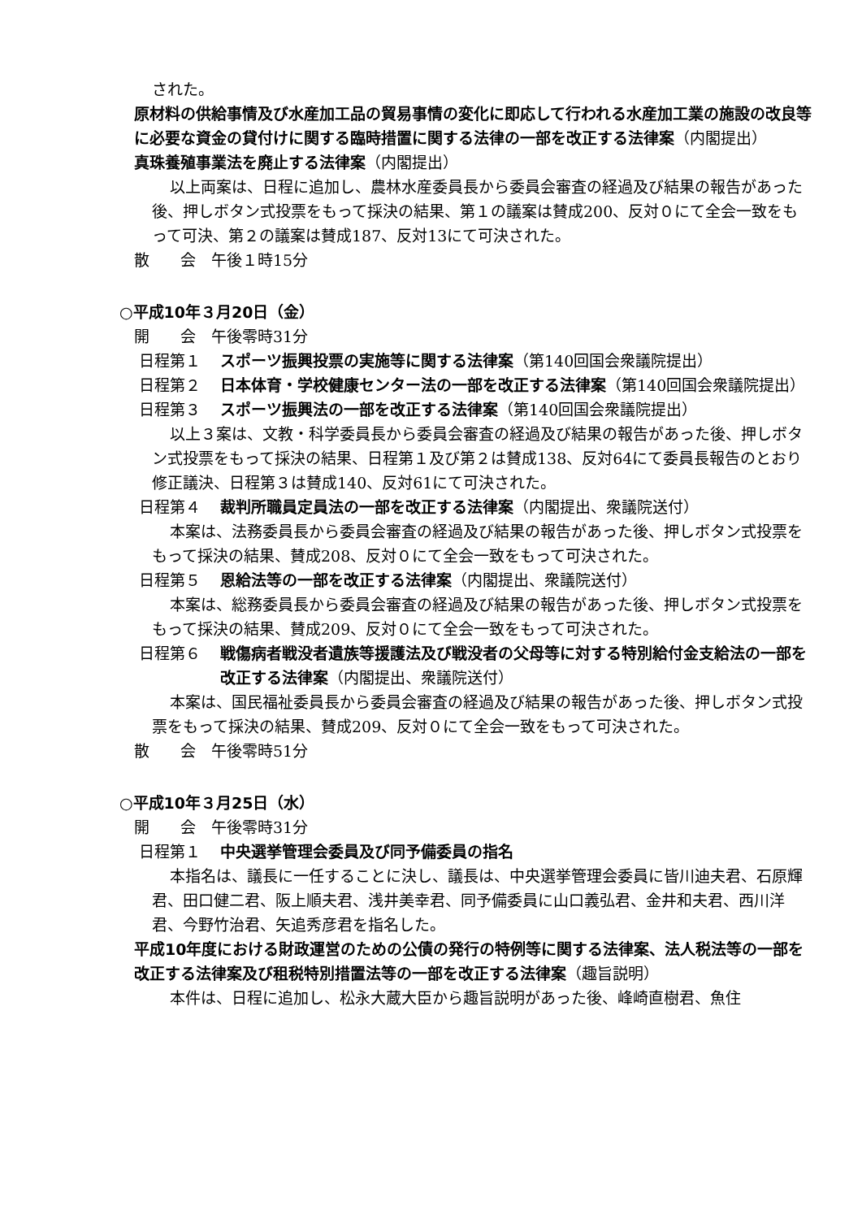された。
原材料の供給事情及び水産加工品の貿易事情の変化に即応して行われる水産加工業の施設の改良等に必要な資金の貸付けに関する臨時措置に関する法律の一部を改正する法律案（内閣提出）
真珠養殖事業法を廃止する法律案（内閣提出）
以上両案は、日程に追加し、農林水産委員長から委員会審査の経過及び結果の報告があった後、押しボタン式投票をもって採決の結果、第１の議案は賛成200、反対０にて全会一致をもって可決、第２の議案は賛成187、反対13にて可決された。
散　　会　午後１時15分
○平成10年３月20日（金）
開　　会　午後零時31分
日程第１ スポーツ振興投票の実施等に関する法律案（第140回国会衆議院提出）
日程第２ 日本体育・学校健康センター法の一部を改正する法律案（第140回国会衆議院提出）
日程第３ スポーツ振興法の一部を改正する法律案（第140回国会衆議院提出）
以上３案は、文教・科学委員長から委員会審査の経過及び結果の報告があった後、押しボタン式投票をもって採決の結果、日程第１及び第２は賛成138、反対64にて委員長報告のとおり修正議決、日程第３は賛成140、反対61にて可決された。
日程第４ 裁判所職員定員法の一部を改正する法律案（内閣提出、衆議院送付）
本案は、法務委員長から委員会審査の経過及び結果の報告があった後、押しボタン式投票をもって採決の結果、賛成208、反対０にて全会一致をもって可決された。
日程第５ 恩給法等の一部を改正する法律案（内閣提出、衆議院送付）
本案は、総務委員長から委員会審査の経過及び結果の報告があった後、押しボタン式投票をもって採決の結果、賛成209、反対０にて全会一致をもって可決された。
日程第６ 戦傷病者戦没者遺族等援護法及び戦没者の父母等に対する特別給付金支給法の一部を改正する法律案（内閣提出、衆議院送付）
本案は、国民福祉委員長から委員会審査の経過及び結果の報告があった後、押しボタン式投票をもって採決の結果、賛成209、反対０にて全会一致をもって可決された。
散　　会　午後零時51分
○平成10年３月25日（水）
開　　会　午後零時31分
日程第１ 中央選挙管理会委員及び同予備委員の指名
本指名は、議長に一任することに決し、議長は、中央選挙管理会委員に皆川迪夫君、石原輝君、田口健二君、阪上順夫君、浅井美幸君、同予備委員に山口義弘君、金井和夫君、西川洋君、今野竹治君、矢追秀彦君を指名した。
平成10年度における財政運営のための公債の発行の特例等に関する法律案、法人税法等の一部を改正する法律案及び租税特別措置法等の一部を改正する法律案（趣旨説明）
本件は、日程に追加し、松永大蔵大臣から趣旨説明があった後、峰崎直樹君、魚住